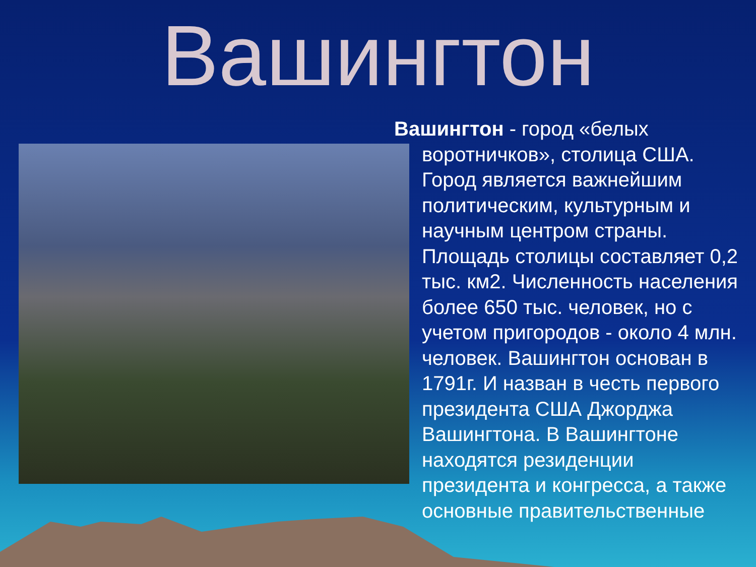Вашингтон
Вашингтон - город «белых
воротничков», столица США. Город является важнейшим политическим, культурным и научным центром страны. Площадь столицы составляет 0,2 тыс. км2. Численность населения более 650 тыс. человек, но с учетом пригородов - около 4 млн. человек. Вашингтон основан в 1791г. И назван в честь первого президента США Джорджа Вашингтона. В Вашингтоне находятся резиденции президента и конгресса, а также основные правительственные